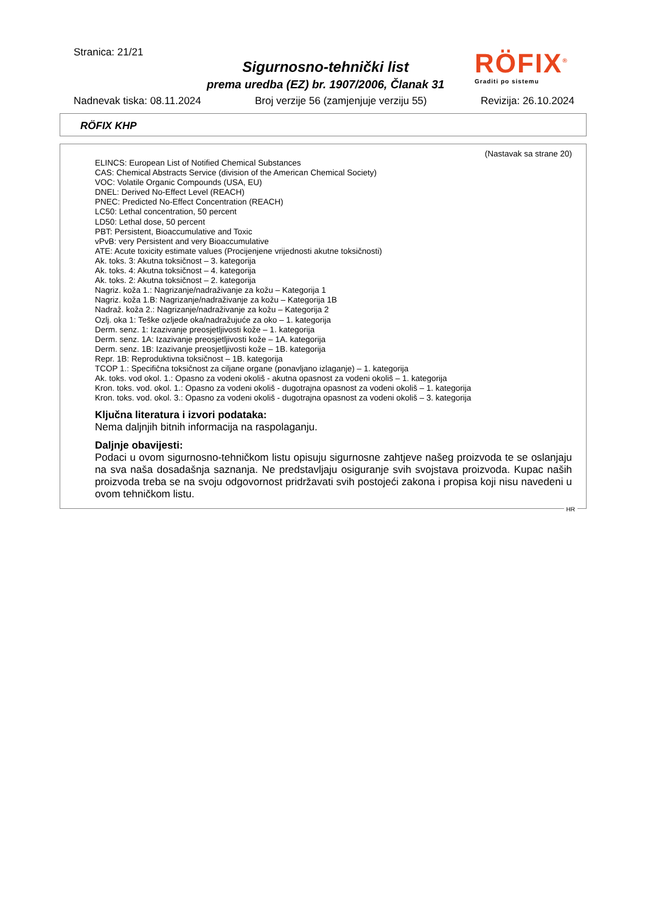Stranica: 21/21
Sigurnosno-tehnički list
prema uredba (EZ) br. 1907/2006, Članak 31
RÖFIX<sup>®</sup>
Graditi po sistemu
Nadnevak tiska: 08.11.2024 Broj verzije 56 (zamjenjuje verziju 55) Revizija: 26.10.2024
RÖFIX KHP
(Nastavak sa strane 20)
ELINCS: European List of Notified Chemical Substances
CAS: Chemical Abstracts Service (division of the American Chemical Society)
VOC: Volatile Organic Compounds (USA, EU)
DNEL: Derived No-Effect Level (REACH)
PNEC: Predicted No-Effect Concentration (REACH)
LC50: Lethal concentration, 50 percent
LD50: Lethal dose, 50 percent
PBT: Persistent, Bioaccumulative and Toxic
vPvB: very Persistent and very Bioaccumulative
ATE: Acute toxicity estimate values (Procijenjene vrijednosti akutne toksičnosti)
Ak. toks. 3: Akutna toksičnost – 3. kategorija
Ak. toks. 4: Akutna toksičnost – 4. kategorija
Ak. toks. 2: Akutna toksičnost – 2. kategorija
Nagriz. koža 1.: Nagrizanje/nadraživanje za kožu – Kategorija 1
Nagriz. koža 1.B: Nagrizanje/nadraživanje za kožu – Kategorija 1B
Nadraž. koža 2.: Nagrizanje/nadraživanje za kožu – Kategorija 2
Ozlj. oka 1: Teške ozljede oka/nadražujuće za oko – 1. kategorija
Derm. senz. 1: Izazivanje preosjetljivosti kože – 1. kategorija
Derm. senz. 1A: Izazivanje preosjetljivosti kože – 1A. kategorija
Derm. senz. 1B: Izazivanje preosjetljivosti kože – 1B. kategorija
Repr. 1B: Reproduktivna toksičnost – 1B. kategorija
TCOP 1.: Specifična toksičnost za ciljane organe (ponavljano izlaganje) – 1. kategorija
Ak. toks. vod okol. 1.: Opasno za vodeni okoliš - akutna opasnost za vodeni okoliš – 1. kategorija
Kron. toks. vod. okol. 1.: Opasno za vodeni okoliš - dugotrajna opasnost za vodeni okoliš – 1. kategorija
Kron. toks. vod. okol. 3.: Opasno za vodeni okoliš - dugotrajna opasnost za vodeni okoliš – 3. kategorija
Ključna literatura i izvori podataka:
Nema daljnjih bitnih informacija na raspolaganju.
Daljnje obavijesti:
Podaci u ovom sigurnosno-tehničkom listu opisuju sigurnosne zahtjeve našeg proizvoda te se oslanjaju na sva naša dosadašnja saznanja. Ne predstavljaju osiguranje svih svojstava proizvoda. Kupac naših proizvoda treba se na svoju odgovornost pridržavati svih postojeći zakona i propisa koji nisu navedeni u ovom tehničkom listu.
HR